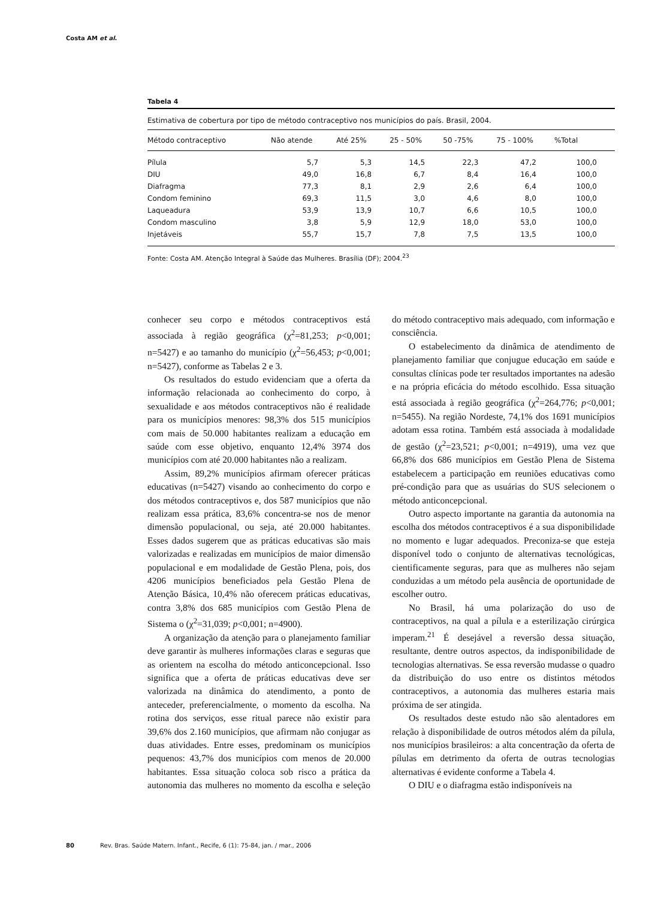Costa AM et al.
Tabela 4
Estimativa de cobertura por tipo de método contraceptivo nos municípios do país. Brasil, 2004.
| Método contraceptivo | Não atende | Até 25% | 25 - 50% | 50 -75% | 75 - 100% | %Total |
| --- | --- | --- | --- | --- | --- | --- |
| Pílula | 5,7 | 5,3 | 14,5 | 22,3 | 47,2 | 100,0 |
| DIU | 49,0 | 16,8 | 6,7 | 8,4 | 16,4 | 100,0 |
| Diafragma | 77,3 | 8,1 | 2,9 | 2,6 | 6,4 | 100,0 |
| Condom feminino | 69,3 | 11,5 | 3,0 | 4,6 | 8,0 | 100,0 |
| Laqueadura | 53,9 | 13,9 | 10,7 | 6,6 | 10,5 | 100,0 |
| Condom masculino | 3,8 | 5,9 | 12,9 | 18,0 | 53,0 | 100,0 |
| Injetáveis | 55,7 | 15,7 | 7,8 | 7,5 | 13,5 | 100,0 |
Fonte: Costa AM. Atenção Integral à Saúde das Mulheres. Brasília (DF); 2004.<sup>23</sup>
conhecer seu corpo e métodos contraceptivos está associada à região geográfica (χ<sup>2</sup>=81,253; p<0,001; n=5427) e ao tamanho do município (χ<sup>2</sup>=56,453; p<0,001; n=5427), conforme as Tabelas 2 e 3.
Os resultados do estudo evidenciam que a oferta da informação relacionada ao conhecimento do corpo, à sexualidade e aos métodos contraceptivos não é realidade para os municípios menores: 98,3% dos 515 municípios com mais de 50.000 habitantes realizam a educação em saúde com esse objetivo, enquanto 12,4% 3974 dos municípios com até 20.000 habitantes não a realizam.
Assim, 89,2% municípios afirmam oferecer práticas educativas (n=5427) visando ao conhecimento do corpo e dos métodos contraceptivos e, dos 587 municípios que não realizam essa prática, 83,6% concentra-se nos de menor dimensão populacional, ou seja, até 20.000 habitantes. Esses dados sugerem que as práticas educativas são mais valorizadas e realizadas em municípios de maior dimensão populacional e em modalidade de Gestão Plena, pois, dos 4206 municípios beneficiados pela Gestão Plena de Atenção Básica, 10,4% não oferecem práticas educativas, contra 3,8% dos 685 municípios com Gestão Plena de Sistema o (χ<sup>2</sup>=31,039; p<0,001; n=4900).
A organização da atenção para o planejamento familiar deve garantir às mulheres informações claras e seguras que as orientem na escolha do método anticoncepcional. Isso significa que a oferta de práticas educativas deve ser valorizada na dinâmica do atendimento, a ponto de anteceder, preferencialmente, o momento da escolha. Na rotina dos serviços, esse ritual parece não existir para 39,6% dos 2.160 municípios, que afirmam não conjugar as duas atividades. Entre esses, predominam os municípios pequenos: 43,7% dos municípios com menos de 20.000 habitantes. Essa situação coloca sob risco a prática da autonomia das mulheres no momento da escolha e seleção do método contraceptivo mais adequado, com informação e consciência.
O estabelecimento da dinâmica de atendimento de planejamento familiar que conjugue educação em saúde e consultas clínicas pode ter resultados importantes na adesão e na própria eficácia do método escolhido. Essa situação está associada à região geográfica (χ<sup>2</sup>=264,776; p<0,001; n=5455). Na região Nordeste, 74,1% dos 1691 municípios adotam essa rotina. Também está associada à modalidade de gestão (χ<sup>2</sup>=23,521; p<0,001; n=4919), uma vez que 66,8% dos 686 municípios em Gestão Plena de Sistema estabelecem a participação em reuniões educativas como pré-condição para que as usuárias do SUS selecionem o método anticoncepcional.
Outro aspecto importante na garantia da autonomia na escolha dos métodos contraceptivos é a sua disponibilidade no momento e lugar adequados. Preconiza-se que esteja disponível todo o conjunto de alternativas tecnológicas, cientificamente seguras, para que as mulheres não sejam conduzidas a um método pela ausência de oportunidade de escolher outro.
No Brasil, há uma polarização do uso de contraceptivos, na qual a pílula e a esterilização cirúrgica imperam.<sup>21</sup> É desejável a reversão dessa situação, resultante, dentre outros aspectos, da indisponibilidade de tecnologias alternativas. Se essa reversão mudasse o quadro da distribuição do uso entre os distintos métodos contraceptivos, a autonomia das mulheres estaria mais próxima de ser atingida.
Os resultados deste estudo não são alentadores em relação à disponibilidade de outros métodos além da pílula, nos municípios brasileiros: a alta concentração da oferta de pílulas em detrimento da oferta de outras tecnologias alternativas é evidente conforme a Tabela 4.
O DIU e o diafragma estão indisponíveis na
80 Rev. Bras. Saúde Matern. Infant., Recife, 6 (1): 75-84, jan. / mar., 2006